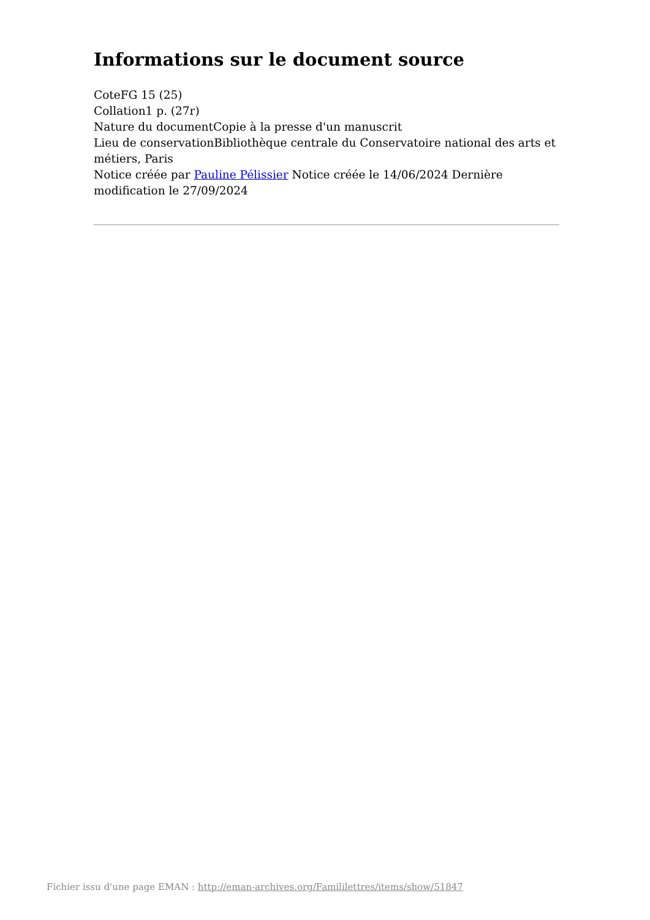Informations sur le document source
CoteFG 15 (25)
Collation1 p. (27r)
Nature du documentCopie à la presse d'un manuscrit
Lieu de conservationBibliothèque centrale du Conservatoire national des arts et métiers, Paris
Notice créée par Pauline Pélissier Notice créée le 14/06/2024 Dernière modification le 27/09/2024
Fichier issu d'une page EMAN : http://eman-archives.org/Famililettres/items/show/51847